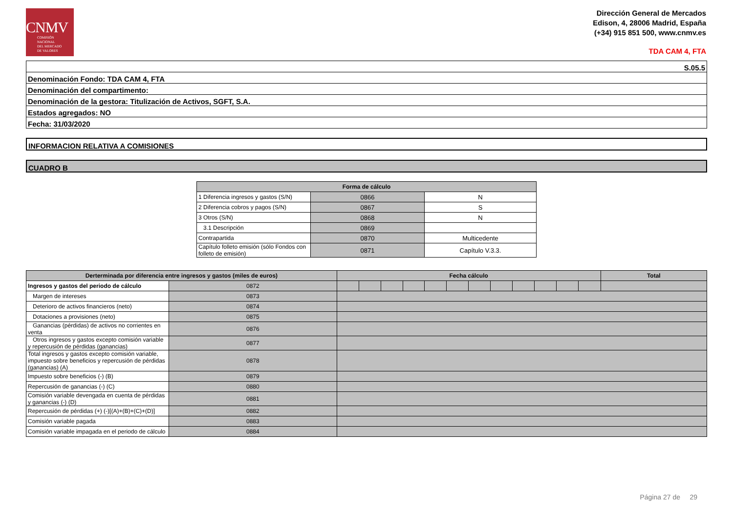CNMV
COMISIÓN
NACIONAL
DEL MERCADO
DE VALORES
Dirección General de Mercados
Edison, 4, 28006 Madrid, España
(+34) 915 851 500, www.cnmv.es
TDA CAM 4, FTA
| S.05.5 |
| Denominación Fondo: TDA CAM 4, FTA |
| Denominación del compartimento: |
| Denominación de la gestora: Titulización de Activos, SGFT, S.A. |
| Estados agregados: NO |
| Fecha: 31/03/2020 |
INFORMACION RELATIVA A COMISIONES
CUADRO B
| Forma de cálculo | | |
| --- | --- | --- |
| 1 Diferencia ingresos y gastos (S/N) | 0866 | N |
| 2 Diferencia cobros y pagos (S/N) | 0867 | S |
| 3 Otros (S/N) | 0868 | N |
| 3.1 Descripción | 0869 | |
| Contrapartida | 0870 | Multicedente |
| Capítulo folleto emisión (sólo Fondos con folleto de emisión) | 0871 | Capítulo V.3.3. |
| Derterminada por diferencia entre ingresos y gastos (miles de euros) | | Fecha cálculo | | | | | | | | | | | | Total |
| --- | --- | --- | --- | --- | --- | --- | --- | --- | --- | --- | --- | --- | --- | --- |
| Ingresos y gastos del periodo de cálculo | 0872 | | | | | | | | | | | | | |
| Margen de intereses | 0873 | | | | | | | | | | | | | |
| Deterioro de activos financieros (neto) | 0874 | | | | | | | | | | | | | |
| Dotaciones a provisiones (neto) | 0875 | | | | | | | | | | | | | |
| Ganancias (pérdidas) de activos no corrientes en venta | 0876 | | | | | | | | | | | | | |
| Otros ingresos y gastos excepto comisión variable y repercusión de pérdidas (ganancias) | 0877 | | | | | | | | | | | | | |
| Total ingresos y gastos excepto comisión variable, impuesto sobre beneficios y repercusión de pérdidas (ganancias) (A) | 0878 | | | | | | | | | | | | | |
| Impuesto sobre beneficios (-) (B) | 0879 | | | | | | | | | | | | | |
| Repercusión de ganancias (-) (C) | 0880 | | | | | | | | | | | | | |
| Comisión variable devengada en cuenta de pérdidas y ganancias (-) (D) | 0881 | | | | | | | | | | | | | |
| Repercusión de pérdidas (+) (-)[(A)+(B)+(C)+(D)] | 0882 | | | | | | | | | | | | | |
| Comisión variable pagada | 0883 | | | | | | | | | | | | | |
| Comisión variable impagada en el periodo de cálculo | 0884 | | | | | | | | | | | | | |
Página 27 de 29